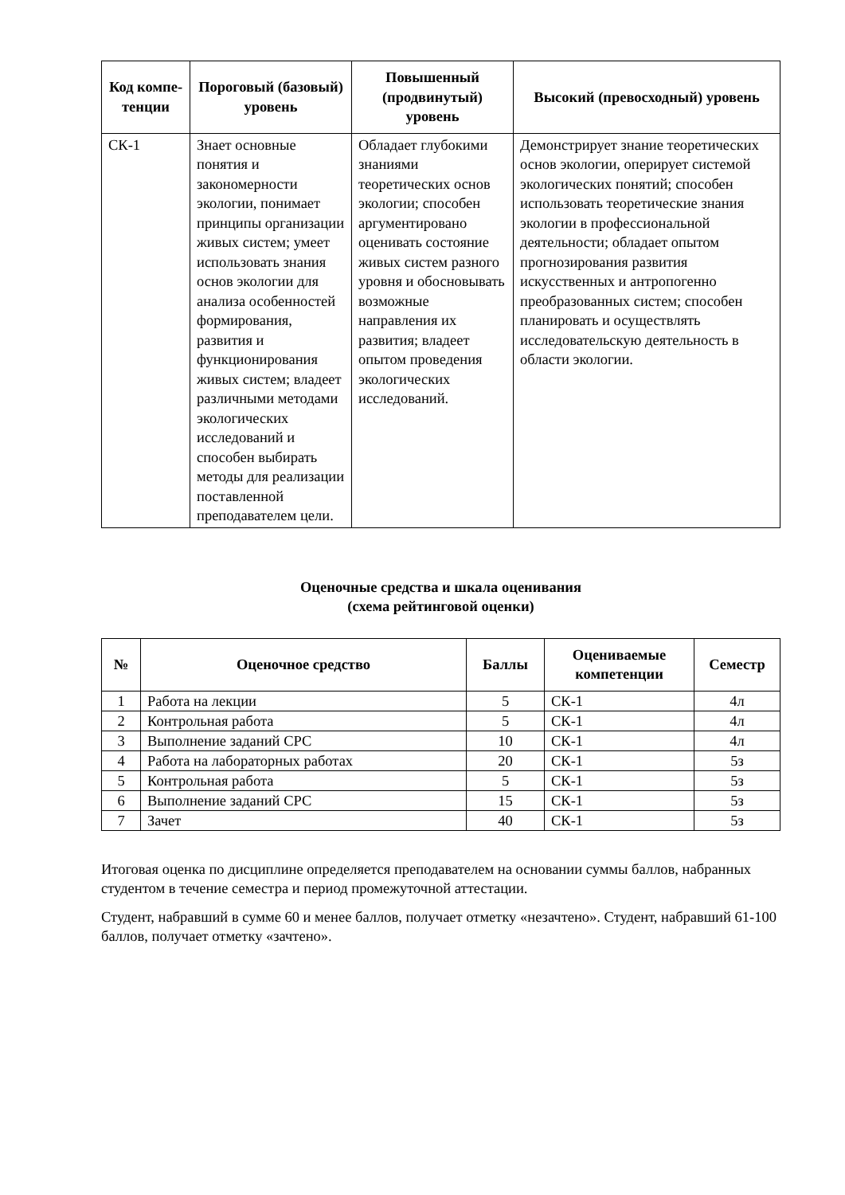| Код компе-тенции | Пороговый (базовый) уровень | Повышенный (продвинутый) уровень | Высокий (превосходный) уровень |
| --- | --- | --- | --- |
| СК-1 | Знает основные понятия и закономерности экологии, понимает принципы организации живых систем; умеет использовать знания основ экологии для анализа особенностей формирования, развития и функционирования живых систем; владеет различными методами экологических исследований и способен выбирать методы для реализации поставленной преподавателем цели. | Обладает глубокими знаниями теоретических основ экологии; способен аргументировано оценивать состояние живых систем разного уровня и обосновывать возможные направления их развития; владеет опытом проведения экологических исследований. | Демонстрирует знание теоретических основ экологии, оперирует системой экологических понятий; способен использовать теоретические знания экологии в профессиональной деятельности; обладает опытом прогнозирования развития искусственных и антропогенно преобразованных систем; способен планировать и осуществлять исследовательскую деятельность в области экологии. |
Оценочные средства и шкала оценивания
(схема рейтинговой оценки)
| № | Оценочное средство | Баллы | Оцениваемые компетенции | Семестр |
| --- | --- | --- | --- | --- |
| 1 | Работа на лекции | 5 | СК-1 | 4л |
| 2 | Контрольная работа | 5 | СК-1 | 4л |
| 3 | Выполнение заданий СРС | 10 | СК-1 | 4л |
| 4 | Работа на лабораторных работах | 20 | СК-1 | 5з |
| 5 | Контрольная работа | 5 | СК-1 | 5з |
| 6 | Выполнение заданий СРС | 15 | СК-1 | 5з |
| 7 | Зачет | 40 | СК-1 | 5з |
Итоговая оценка по дисциплине определяется преподавателем на основании суммы баллов, набранных студентом в течение семестра и период промежуточной аттестации.
Студент, набравший в сумме 60 и менее баллов, получает отметку «незачтено». Студент, набравший 61-100 баллов, получает отметку «зачтено».